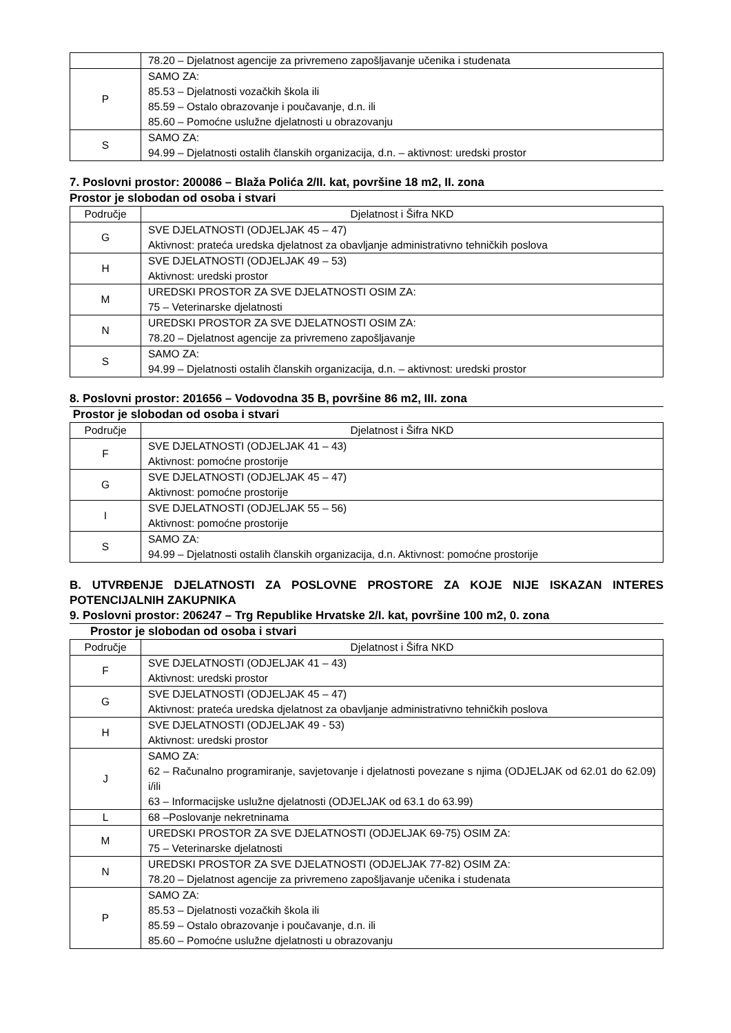| | 78.20 – Djelatnost agencije za privremeno zapošljavanje učenika i studenata |
| P | SAMO ZA: 85.53 – Djelatnosti vozačkih škola ili 85.59 – Ostalo obrazovanje i poučavanje, d.n. ili 85.60 – Pomoćne uslužne djelatnosti u obrazovanju |
| S | SAMO ZA: 94.99 – Djelatnosti ostalih članskih organizacija, d.n. – aktivnost: uredski prostor |
7. Poslovni prostor: 200086 – Blaža Polića 2/II. kat, površine 18 m2, II. zona
Prostor je slobodan od osoba i stvari
| Područje | Djelatnost i Šifra NKD |
| --- | --- |
| G | SVE DJELATNOSTI (ODJELJAK 45 – 47) Aktivnost: prateća uredska djelatnost za obavljanje administrativno tehničkih poslova |
| H | SVE DJELATNOSTI (ODJELJAK 49 – 53) Aktivnost: uredski prostor |
| M | UREDSKI PROSTOR ZA SVE DJELATNOSTI OSIM ZA: 75 – Veterinarske djelatnosti |
| N | UREDSKI PROSTOR ZA SVE DJELATNOSTI OSIM ZA: 78.20 – Djelatnost agencije za privremeno zapošljavanje |
| S | SAMO ZA: 94.99 – Djelatnosti ostalih članskih organizacija, d.n. – aktivnost: uredski prostor |
8. Poslovni prostor: 201656 – Vodovodna 35 B, površine 86 m2, III. zona
Prostor je slobodan od osoba i stvari
| Područje | Djelatnost i Šifra NKD |
| --- | --- |
| F | SVE DJELATNOSTI (ODJELJAK 41 – 43) Aktivnost: pomoćne prostorije |
| G | SVE DJELATNOSTI (ODJELJAK 45 – 47) Aktivnost: pomoćne prostorije |
| I | SVE DJELATNOSTI (ODJELJAK 55 – 56) Aktivnost: pomoćne prostorije |
| S | SAMO ZA: 94.99 – Djelatnosti ostalih članskih organizacija, d.n. Aktivnost: pomoćne prostorije |
B. UTVRĐENJE DJELATNOSTI ZA POSLOVNE PROSTORE ZA KOJE NIJE ISKAZAN INTERES POTENCIJALNIH ZAKUPNIKA
9. Poslovni prostor: 206247 – Trg Republike Hrvatske 2/I. kat, površine 100 m2, 0. zona
Prostor je slobodan od osoba i stvari
| Područje | Djelatnost i Šifra NKD |
| --- | --- |
| F | SVE DJELATNOSTI (ODJELJAK 41 – 43) Aktivnost: uredski prostor |
| G | SVE DJELATNOSTI (ODJELJAK 45 – 47) Aktivnost: prateća uredska djelatnost za obavljanje administrativno tehničkih poslova |
| H | SVE DJELATNOSTI (ODJELJAK 49 - 53) Aktivnost: uredski prostor |
| J | SAMO ZA: 62 – Računalno programiranje, savjetovanje i djelatnosti povezane s njima (ODJELJAK od 62.01 do 62.09) i/ili 63 – Informacijske uslužne djelatnosti (ODJELJAK od 63.1 do 63.99) |
| L | 68 –Poslovanje nekretninama |
| M | UREDSKI PROSTOR ZA SVE DJELATNOSTI (ODJELJAK 69-75) OSIM ZA: 75 – Veterinarske djelatnosti |
| N | UREDSKI PROSTOR ZA SVE DJELATNOSTI (ODJELJAK 77-82) OSIM ZA: 78.20 – Djelatnost agencije za privremeno zapošljavanje učenika i studenata |
| P | SAMO ZA: 85.53 – Djelatnosti vozačkih škola ili 85.59 – Ostalo obrazovanje i poučavanje, d.n. ili 85.60 – Pomoćne uslužne djelatnosti u obrazovanju |